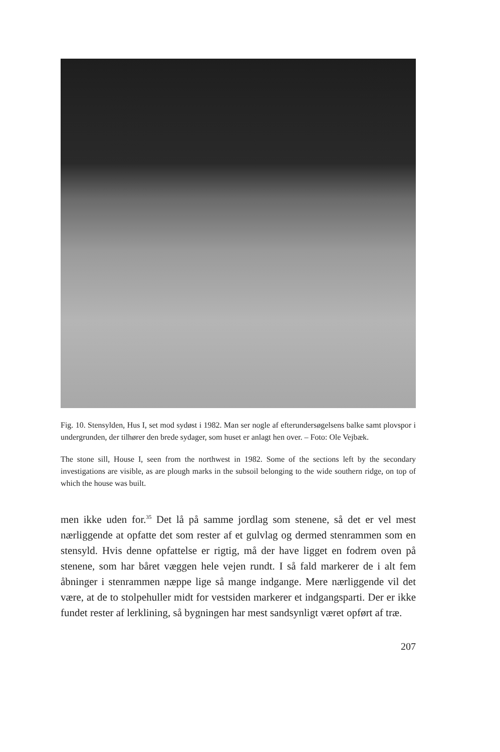Fig. 10. Stensylden, Hus I, set mod sydøst i 1982. Man ser nogle af efterundersøgelsens balke samt plovspor i undergrunden, der tilhører den brede sydager, som huset er anlagt hen over. – Foto: Ole Vejbæk.
The stone sill, House I, seen from the northwest in 1982. Some of the sections left by the secondary investigations are visible, as are plough marks in the subsoil belonging to the wide southern ridge, on top of which the house was built.
men ikke uden for.<sup>35</sup> Det lå på samme jordlag som stenene, så det er vel mest nærliggende at opfatte det som rester af et gulvlag og dermed stenrammen som en stensyld. Hvis denne opfattelse er rigtig, må der have ligget en fodrem oven på stenene, som har båret væggen hele vejen rundt. I så fald markerer de i alt fem åbninger i stenrammen næppe lige så mange indgange. Mere nærliggende vil det være, at de to stolpehuller midt for vestsiden markerer et indgangsparti. Der er ikke fundet rester af lerklining, så bygningen har mest sandsynligt været opført af træ.
207